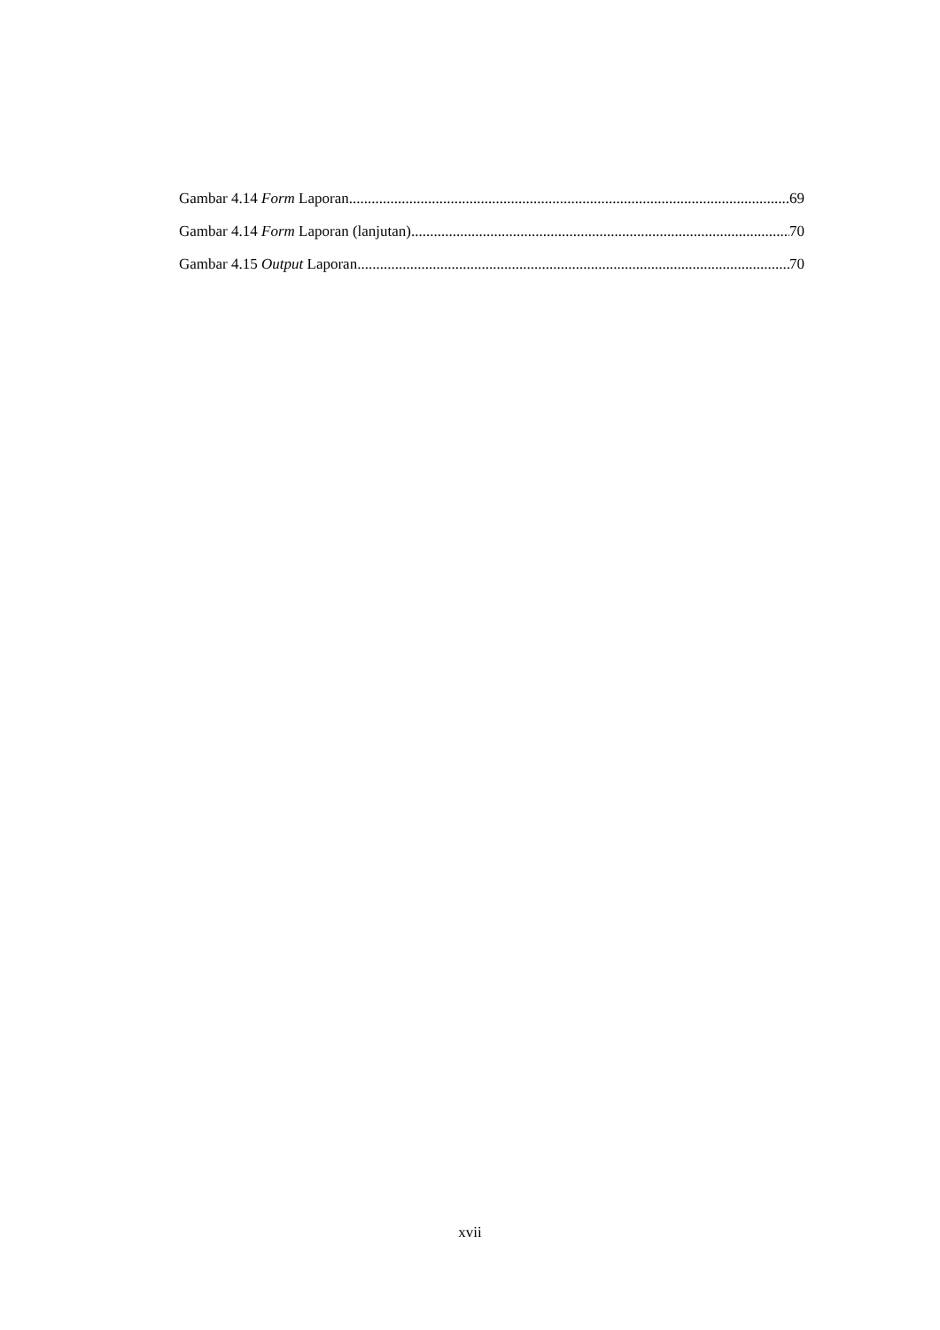Gambar 4.14 Form Laporan 69
Gambar 4.14 Form Laporan (lanjutan) 70
Gambar 4.15 Output Laporan 70
xvii